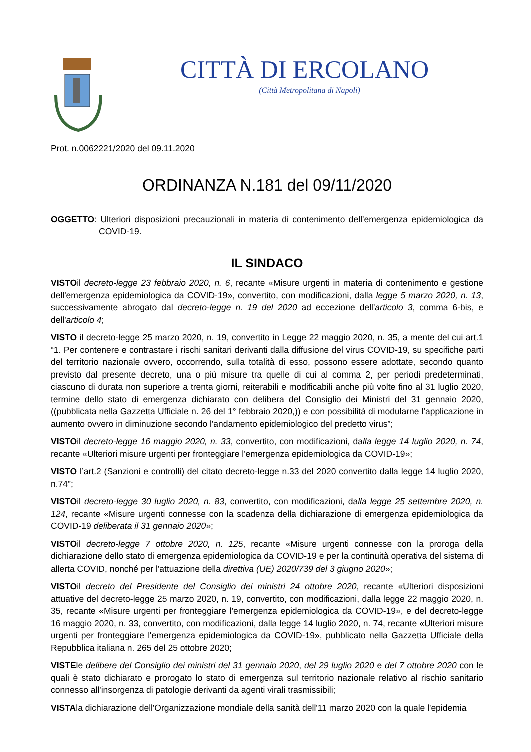CITTÀ DI ERCOLANO
(Città Metropolitana di Napoli)
Prot. n.0062221/2020 del 09.11.2020
ORDINANZA N.181 del 09/11/2020
OGGETTO: Ulteriori disposizioni precauzionali in materia di contenimento dell'emergenza epidemiologica da COVID-19.
IL SINDACO
VISTOil decreto-legge 23 febbraio 2020, n. 6, recante «Misure urgenti in materia di contenimento e gestione dell'emergenza epidemiologica da COVID-19», convertito, con modificazioni, dalla legge 5 marzo 2020, n. 13, successivamente abrogato dal decreto-legge n. 19 del 2020 ad eccezione dell'articolo 3, comma 6-bis, e dell'articolo 4;
VISTO il decreto-legge 25 marzo 2020, n. 19, convertito in Legge 22 maggio 2020, n. 35, a mente del cui art.1 “1. Per contenere e contrastare i rischi sanitari derivanti dalla diffusione del virus COVID-19, su specifiche parti del territorio nazionale ovvero, occorrendo, sulla totalità di esso, possono essere adottate, secondo quanto previsto dal presente decreto, una o più misure tra quelle di cui al comma 2, per periodi predeterminati, ciascuno di durata non superiore a trenta giorni, reiterabili e modificabili anche più volte fino al 31 luglio 2020, termine dello stato di emergenza dichiarato con delibera del Consiglio dei Ministri del 31 gennaio 2020, ((pubblicata nella Gazzetta Ufficiale n. 26 del 1° febbraio 2020,)) e con possibilità di modularne l'applicazione in aumento ovvero in diminuzione secondo l'andamento epidemiologico del predetto virus”;
VISTOil decreto-legge 16 maggio 2020, n. 33, convertito, con modificazioni, dalla legge 14 luglio 2020, n. 74, recante «Ulteriori misure urgenti per fronteggiare l'emergenza epidemiologica da COVID-19»;
VISTO l’art.2 (Sanzioni e controlli) del citato decreto-legge n.33 del 2020 convertito dalla legge 14 luglio 2020, n.74”;
VISTOil decreto-legge 30 luglio 2020, n. 83, convertito, con modificazioni, dalla legge 25 settembre 2020, n. 124, recante «Misure urgenti connesse con la scadenza della dichiarazione di emergenza epidemiologica da COVID-19 deliberata il 31 gennaio 2020»;
VISTOil decreto-legge 7 ottobre 2020, n. 125, recante «Misure urgenti connesse con la proroga della dichiarazione dello stato di emergenza epidemiologica da COVID-19 e per la continuità operativa del sistema di allerta COVID, nonché per l'attuazione della direttiva (UE) 2020/739 del 3 giugno 2020»;
VISTOil decreto del Presidente del Consiglio dei ministri 24 ottobre 2020, recante «Ulteriori disposizioni attuative del decreto-legge 25 marzo 2020, n. 19, convertito, con modificazioni, dalla legge 22 maggio 2020, n. 35, recante «Misure urgenti per fronteggiare l'emergenza epidemiologica da COVID-19», e del decreto-legge 16 maggio 2020, n. 33, convertito, con modificazioni, dalla legge 14 luglio 2020, n. 74, recante «Ulteriori misure urgenti per fronteggiare l'emergenza epidemiologica da COVID-19», pubblicato nella Gazzetta Ufficiale della Repubblica italiana n. 265 del 25 ottobre 2020;
VISTEle delibere del Consiglio dei ministri del 31 gennaio 2020, del 29 luglio 2020 e del 7 ottobre 2020 con le quali è stato dichiarato e prorogato lo stato di emergenza sul territorio nazionale relativo al rischio sanitario connesso all'insorgenza di patologie derivanti da agenti virali trasmissibili;
VISTAla dichiarazione dell'Organizzazione mondiale della sanità dell'11 marzo 2020 con la quale l'epidemia